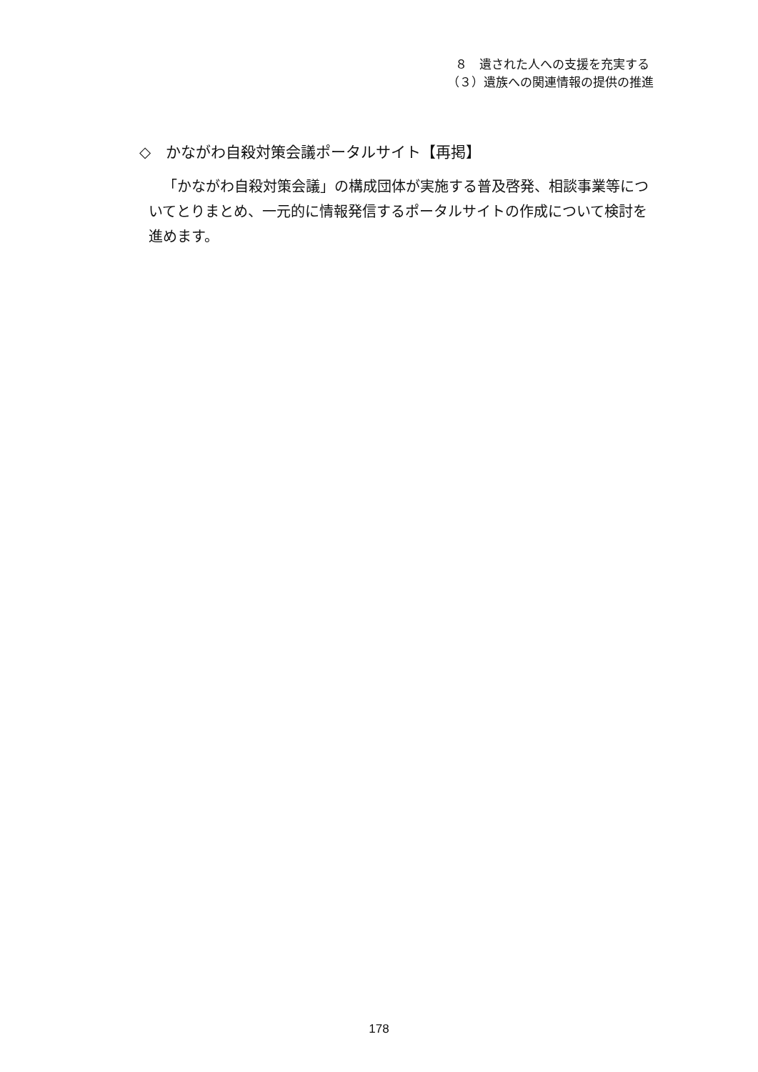８　遺された人への支援を充実する
（３）遺族への関連情報の提供の推進
◇　かながわ自殺対策会議ポータルサイト【再掲】
「かながわ自殺対策会議」の構成団体が実施する普及啓発、相談事業等についてとりまとめ、一元的に情報発信するポータルサイトの作成について検討を進めます。
178